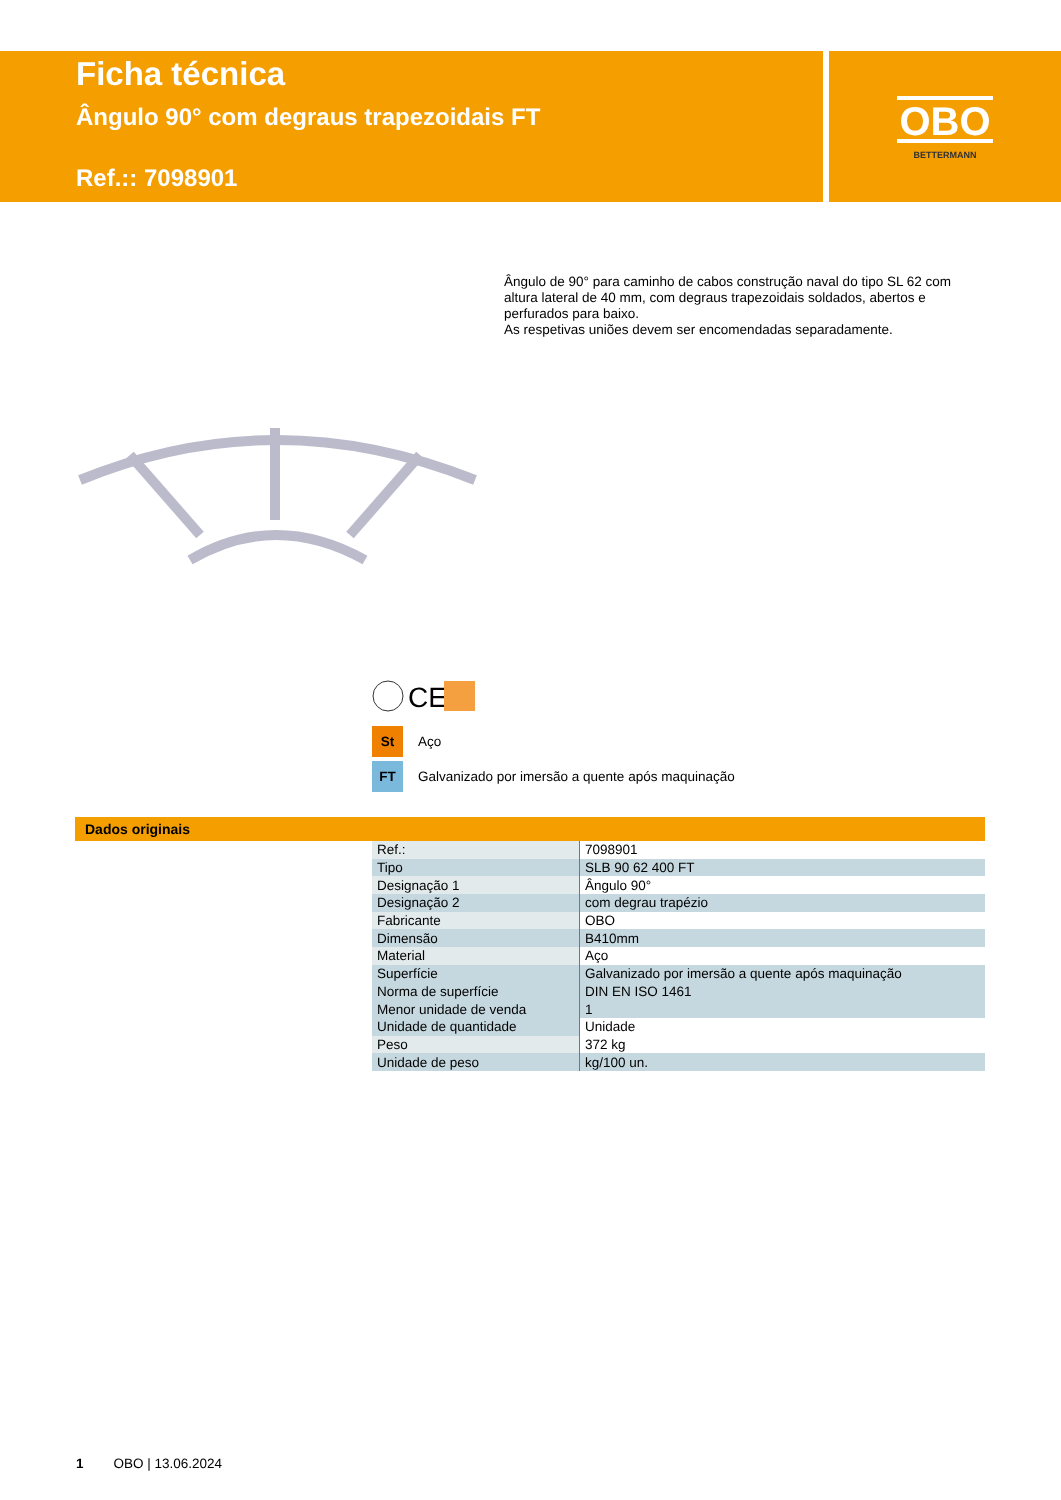Ficha técnica
Ângulo 90° com degraus trapezoidais FT
Ref.:: 7098901
OBO
BETTERMANN
Ângulo de 90° para caminho de cabos construção naval do tipo SL 62 com altura lateral de 40 mm, com degraus trapezoidais soldados, abertos e perfurados para baixo.
As respetivas uniões devem ser encomendadas separadamente.
CE
St Aço
FT Galvanizado por imersão a quente após maquinação
Dados originais
| Ref.: | 7098901 |
| Tipo | SLB 90 62 400 FT |
| Designação 1 | Ângulo 90° |
| Designação 2 | com degrau trapézio |
| Fabricante | OBO |
| Dimensão | B410mm |
| Material | Aço |
| Superfície | Galvanizado por imersão a quente após maquinação |
| Norma de superfície | DIN EN ISO 1461 |
| Menor unidade de venda | 1 |
| Unidade de quantidade | Unidade |
| Peso | 372 kg |
| Unidade de peso | kg/100 un. |
1 OBO | 13.06.2024